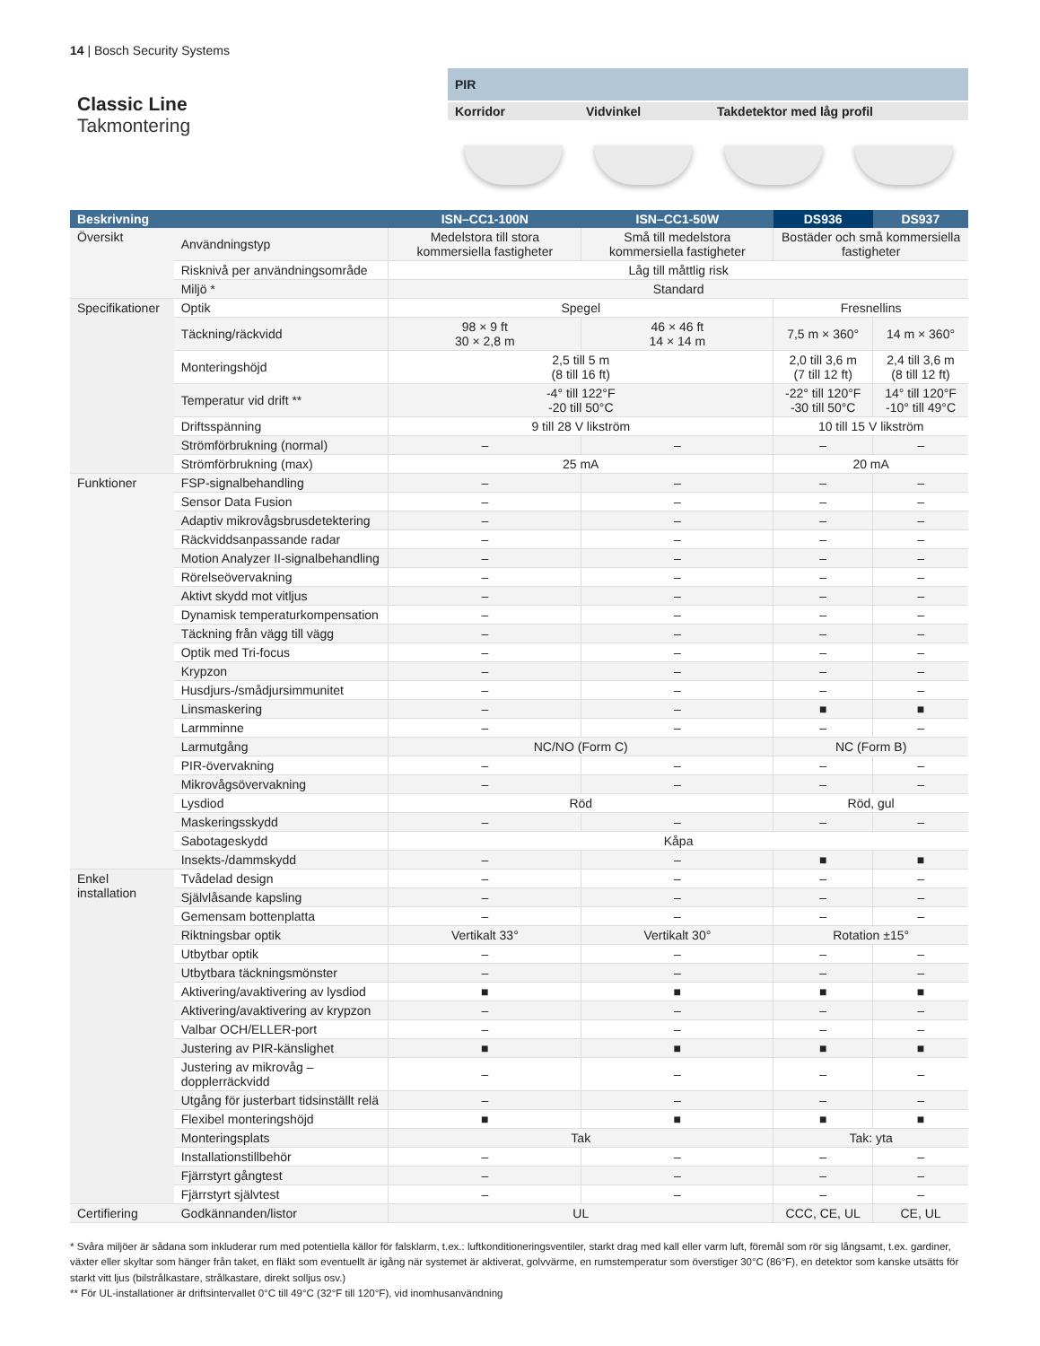14 | Bosch Security Systems
Classic Line
Takmontering
PIR
Korridor Vidvinkel Takdetektor med låg profil
| Beskrivning | | ISN–CC1-100N | ISN–CC1-50W | DS936 | DS937 |
| --- | --- | --- | --- | --- | --- |
| Översikt | Användningstyp | Medelstora till stora kommersiella fastigheter | Små till medelstora kommersiella fastigheter | Bostäder och små kommersiella fastigheter | |
| | Risknivå per användningsområde | Låg till måttlig risk | | | |
| | Miljö * | Standard | | | |
| Specifikationer | Optik | Spegel | | Fresnellins | |
| | Täckning/räckvidd | 98 × 9 ft 30 × 2,8 m | 46 × 46 ft 14 × 14 m | 7,5 m × 360° | 14 m × 360° |
| | Monteringshöjd | 2,5 till 5 m (8 till 16 ft) | | 2,0 till 3,6 m (7 till 12 ft) | 2,4 till 3,6 m (8 till 12 ft) |
| | Temperatur vid drift ** | -4° till 122°F -20 till 50°C | | -22° till 120°F -30 till 50°C | 14° till 120°F -10° till 49°C |
| | Driftsspänning | 9 till 28 V likström | | 10 till 15 V likström | |
| | Strömförbrukning (normal) | – | – | – | – |
| | Strömförbrukning (max) | 25 mA | | 20 mA | |
| Funktioner | FSP-signalbehandling | – | – | – | – |
| | Sensor Data Fusion | – | – | – | – |
| | Adaptiv mikrovågsbrusdetektering | – | – | – | – |
| | Räckviddsanpassande radar | – | – | – | – |
| | Motion Analyzer II-signalbehandling | – | – | – | – |
| | Rörelseövervakning | – | – | – | – |
| | Aktivt skydd mot vitljus | – | – | – | – |
| | Dynamisk temperaturkompensation | – | – | – | – |
| | Täckning från vägg till vägg | – | – | – | – |
| | Optik med Tri-focus | – | – | – | – |
| | Krypzon | – | – | – | – |
| | Husdjurs-/smådjursimmunitet | – | – | – | – |
| | Linsmaskering | – | – | ■ | ■ |
| | Larmminne | – | – | – | – |
| | Larmutgång | NC/NO (Form C) | | NC (Form B) | |
| | PIR-övervakning | – | – | – | – |
| | Mikrovågsövervakning | – | – | – | – |
| | Lysdiod | Röd | | Röd, gul | |
| | Maskeringsskydd | – | – | – | – |
| | Sabotageskydd | Kåpa | | | |
| | Insekts-/dammskydd | – | – | ■ | ■ |
| Enkel installation | Tvådelad design | – | – | – | – |
| | Självlåsande kapsling | – | – | – | – |
| | Gemensam bottenplatta | – | – | – | – |
| | Riktningsbar optik | Vertikalt 33° | Vertikalt 30° | Rotation ±15° | |
| | Utbytbar optik | – | – | – | – |
| | Utbytbara täckningsmönster | – | – | – | – |
| | Aktivering/avaktivering av lysdiod | ■ | ■ | ■ | ■ |
| | Aktivering/avaktivering av krypzon | – | – | – | – |
| | Valbar OCH/ELLER-port | – | – | – | – |
| | Justering av PIR-känslighet | ■ | ■ | ■ | ■ |
| | Justering av mikrovåg – dopplerräckvidd | – | – | – | – |
| | Utgång för justerbart tidsinställt relä | – | – | – | – |
| | Flexibel monteringshöjd | ■ | ■ | ■ | ■ |
| | Monteringsplats | Tak | | Tak: yta | |
| | Installationstillbehör | – | – | – | – |
| | Fjärrstyrt gångtest | – | – | – | – |
| | Fjärrstyrt självtest | – | – | – | – |
| Certifiering | Godkännanden/listor | UL | | CCC, CE, UL | CE, UL |
* Svåra miljöer är sådana som inkluderar rum med potentiella källor för falsklarm, t.ex.: luftkonditioneringsventiler, starkt drag med kall eller varm luft, föremål som rör sig långsamt, t.ex. gardiner, växter eller skyltar som hänger från taket, en fläkt som eventuellt är igång när systemet är aktiverat, golvvärme, en rumstemperatur som överstiger 30°C (86°F), en detektor som kanske utsätts för starkt vitt ljus (bilstrålkastare, strålkastare, direkt solljus osv.)
** För UL-installationer är driftsintervallet 0°C till 49°C (32°F till 120°F), vid inomhusanvändning